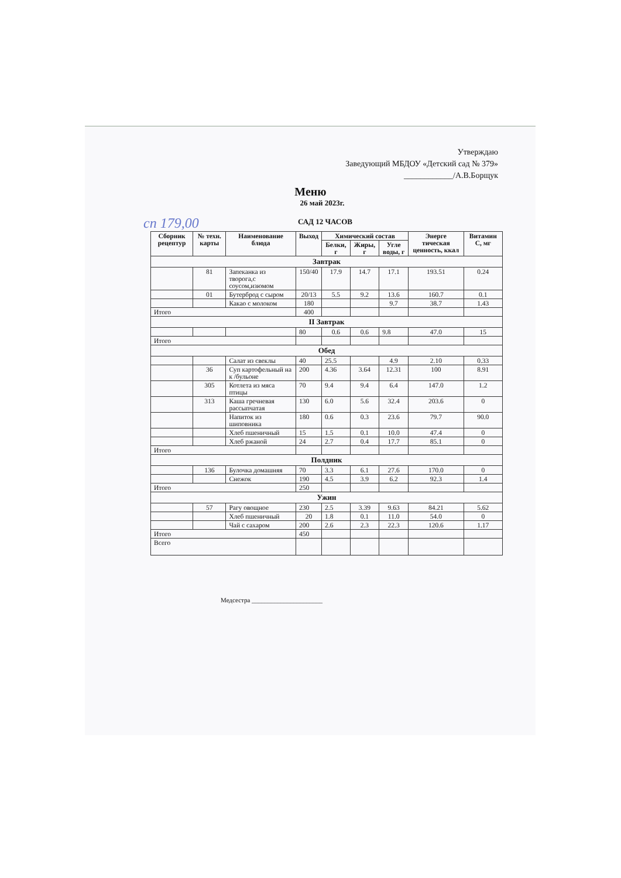Утверждаю
Заведующий МБДОУ «Детский сад № 379»
____________/А.В.Борщук
Меню
26 май 2023г.
САД 12 ЧАСОВ
сп 179,00
| Сборник рецептур | № техн. карты | Наименование блюда | Выход | Химический состав | | | Энерге тическая ценность, ккал | Витамин С, мг |
| --- | --- | --- | --- | --- | --- | --- | --- | --- |
| | | | | Белки, г | Жиры, г | Угле воды, г | | |
| Завтрак | | | | | | | | |
| | 81 | Запеканка из творога,с соусом,изюмом | 150/40 | 17.9 | 14.7 | 17.1 | 193.51 | 0.24 |
| | 01 | Бутерброд с сыром | 20/13 | 5.5 | 9.2 | 13.6 | 160.7 | 0.1 |
| | | Какао с молоком | 180 | | | 9.7 | 38.7 | 1.43 |
| Итого | | | 400 | | | | | |
| II Завтрак | | | | | | | | |
| | | | 80 | 0.6 | 0.6 | 9.8 | 47.0 | 15 |
| Итого | | | | | | | | |
| Обед | | | | | | | | |
| | | Салат из свеклы | 40 | 25.5 | | 4.9 | 2.10 | 0.33 |
| | 36 | Суп картофельный на к /бульоне | 200 | 4.36 | 3.64 | 12.31 | 100 | 8.91 |
| | 305 | Котлета из мяса птицы | 70 | 9.4 | 9.4 | 6.4 | 147.0 | 1.2 |
| | 313 | Каша гречневая рассыпчатая | 130 | 6.0 | 5.6 | 32.4 | 203.6 | 0 |
| | | Напиток из шиповника | 180 | 0.6 | 0.3 | 23.6 | 79.7 | 90.0 |
| | | Хлеб пшеничный | 15 | 1.5 | 0.1 | 10.0 | 47.4 | 0 |
| | | Хлеб ржаной | 24 | 2.7 | 0.4 | 17.7 | 85.1 | 0 |
| Итого | | | | | | | | |
| Полдник | | | | | | | | |
| | 136 | Булочка домашняя | 70 | 3.3 | 6.1 | 27.6 | 170.0 | 0 |
| | | Снежок | 190 | 4.5 | 3.9 | 6.2 | 92.3 | 1.4 |
| Итого | | | 250 | | | | | |
| Ужин | | | | | | | | |
| | 57 | Рагу овощное | 230 | 2.5 | 3.39 | 9.63 | 84.21 | 5.62 |
| | | Хлеб пшеничный | 20 | 1.8 | 0.1 | 11.0 | 54.0 | 0 |
| | | Чай с сахаром | 200 | 2.6 | 2.3 | 22.3 | 120.6 | 1.17 |
| Итого | | | 450 | | | | | |
| Всего | | | | | | | | |
Медсестра ______________________